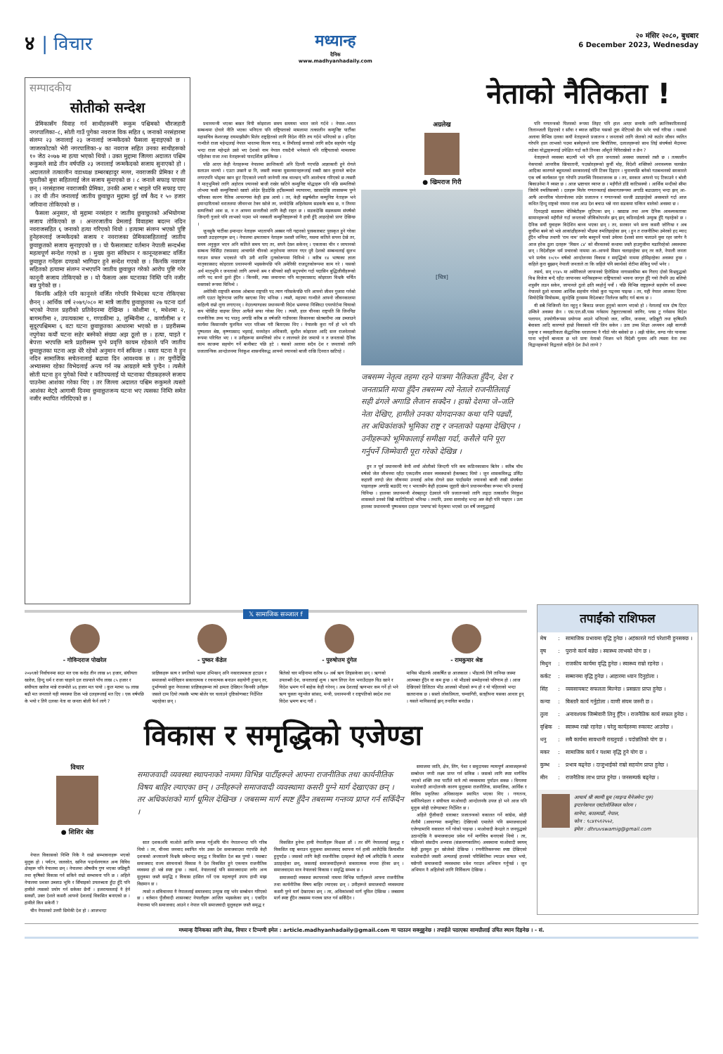४ | विचार
मध्यान्ह
दैनिक
www.madhyanhadaily.com
२० मंसिर २०८०, बुधबार
6 December 2023, Wednesday
सम्पादकीय
सोतीको सन्देश
प्रेमिकासँग विवाह गर्न साथीहरूसँगै रूकुम पश्चिमको चौरजहारी नगरपालिका–८, सोती गाउँ पुगेका नवराज विक सहित ६ जनाको नरसंहारमा संलग्न २३ जनालाई २३ जनालाई जन्मकैदको फैसला सुनाइएको छ । जाजरकोटको भेरी नगरपालिका–४ का नवराज सहित उनका साथीहरूको १० जेठ २०७७ मा हत्या भएको थियो । उक्त मुद्दामा जिल्ला अदालत पश्चिम रूकुमले साढे तीन वर्षपछि २३ जनालाई जन्मकैदको सजाय सुनाएको हो । अदालतले तत्कालीन वडाध्यक्ष डम्बरबहादुर मल्ल, नवराजकी प्रेमिका र ती युवतीको बुवा सहितलाई जेल सजाय सुनाएको छ । ८ जनाले सफाइ पाएका छन् । नरसंहारमा नवराजकी प्रेमिका, उनकी आमा र भाइले पनि सफाइ पाए । तर यी तीन जनालाई जातीय छुवाछुत मुद्दामा दुई वर्ष कैद र ५० हजार जरिवाना तोकिएको छ ।
फैसला अनुसार, यो मुद्दामा नरसंहार र जातीय छुवाछुतको अभियोगमा सजाय तोकिएको छ । अन्तरजातीय प्रेमलाई विवाहमा बदल्न नदिन नवराजसहित ६ जनाको हत्या गरिएको थियो । हत्यामा संलग्न भएको पुष्टि हुनेहरूलाई जन्मकैदको सजाय र नवराजका प्रेमिकासहितलाई जातीय छुवाछुतको सजाय सुनाइएको छ । यो फैसलाबाट वर्तमान नेपाली सन्दर्भमा महत्वपूर्ण सन्देश गएको छ । मुख्य कुरा संविधान र कानूनहरूबाट वर्जित छुवाछुत गर्नेहरू दण्डको भागिदार हुने सन्देश गएको छ । किनकि नवराज सहितको हत्यामा संलग्न नभएपनि जातीय छुवाछुत गरेको आरोप पुष्टि गरेर कानूनी सजाय तोकिएको छ । यो फैसला अरू घटनाका निम्ति पनि नजीर बन्न पुगेको छ ।
किनकि अहिले पनि कानूनले वर्जित गरेपनि विभेदका घटना रोकिएका छैनन् । आर्थिक वर्ष २०७९/०८० मा मात्रै जातीय छुवाछुतका २७ घटना दर्ता भएको नेपाल प्रहरीको प्रतिवेदनमा देखिन्छ । कोशीमा १, मधेशमा २, बागमतीमा २, उपत्यकामा १, गण्डकीमा ३, लुम्बिनीमा ८, कर्णालीमा ४ र सुदूरपश्चिममा ६ वटा घटना छुवाछुतका आधारमा भएको छ । प्रहरीसम्म नपुगेका कयौं घटना सहेर बस्नेको संख्या अझ ठूलो छ । हत्या, घाइते र बेपत्ता भएपछि मात्रै प्रहरीसम्म पुग्ने प्रवृत्ति कायम रहेकाले पनि जातीय छुवाछुतका घटना अझ धेरै रहेको अनुमान गर्न सकिन्छ । यस्ता घटना नै हुन नदिन सामाजिक सचेतनालाई बढावा दिन आवश्यक छ । तर युगौंदेखि अभ्यासमा रहेका विभेदलाई अन्त्य गर्न नम्र आग्रहले मात्रै पुग्दैन । त्यसैले सोती घटना हुन पुगेको थियो र कतिपयलाई यो घटनाका पीडकहरूले सजाय पाउनेमा आशंका गरेका थिए । तर जिल्ला अदालत पश्चिम रूकुमले त्यस्तो आशंका मेट्दै आगामी दिनमा छुवाछुतजन्य घटना भए त्यसका निम्ति समेत नजीर स्थापित गरिदिएको छ ।
नेताको नैतिकता !
प्रधानमन्त्री भएका बखत विपी कोइराला समय समयमा भारत जाने गर्दथे । नेपाल–भारत सम्बन्धमा दोधारे नीति भएका भनिएता पनि राष्ट्रियताको मामलामा तत्कालीन कम्युनिष्ट पार्टीका महासचिव केशरजङ्ग रायमाझीसँग मिलेर राष्ट्रहितको लागि विदेश नीति तय गर्दथे भनिएको छ । इन्दिरा गान्धीले राजा महेन्द्रलाई नेपाल भारतमा विलय गराउ, म तिमीलाई सत्ताको लागि सदैव सहयोग गर्दछु भन्दा राजा महेन्द्रले उसो भए देशको नाम नेपाल राख्दैनौ भनेकाले पनि राष्ट्रियताको मामलामा पहिलेका राजा तथा नेताहरूको पारदर्शिता झल्किन्छ ।
पछि आएर केही नेताहरूमा नेपालमा क्रान्तिकारी अनि दिल्ली गएपछि आज्ञाकारी हुने रोगले सताउन थाल्यो । एउटा उखानै छ नि, जसरी रुसका मुसलमानहरूलाई रक्सी खान कुरानले बन्देज लगाएपनि भोड्का खान छुट दिएकाले ज्यानै जानेगरी तान्न थाल्छन् भनि आलोचना गरिएको छ त्यसरी नै मातृभूमिको लागि अहोरात्र ज्यानको बाजी राखेर खटिने कम्युनिष्ट योद्धाहरू पनि पछि सम्पत्तिको लोभमा फसी कम्युनिष्टको खाष्टो ओढेर हिडदेखि हर्दीसम्मको व्यापारमा, खासादेखि लासासम्म पुग्ने चरित्रका कारण नैतिक आचरणमा केही ह्रास आयो । तर, केही सङ्घर्षशील कम्युनिष्ट नेताहरू भने इमान्दारिताको धरातलमा जीवनभर टेक्न खोजे तर, जन्मेदेखि अहिलेसम्म सडककै बास छ, न तिनमा सम्पत्तिको आश छ, न त आफ्ना सन्ततीको लागि केही राहत छ । सडकदेखि सडकसम्म संघर्षको जिन्दगी गुजारे पनि लाभको पदमा भने नक्कली कम्युनिष्टहरूको नै हावी हुँदै आइरहेको प्रायः देखिन्छ ।
जुनसुकै पार्टीका इमान्दार नेताहरू भएतापनि अक्सर गरी गद्दारको पुरस्कारबाट पुरस्कृत हुने गरेका प्रशस्तै उदाहरणहरू छन् । नेपालमा क्षमतावान नेताहरू प्रशस्तै जन्मिए, यसमा कतिले सपना देखे तर, समय अनुकूल भएन अनि कतिले समय पाए तर, सपनै देख्न सकेनन् । एकताका चीन र जापानको सम्बन्ध चिसिँदा टंकप्रसाद आचार्यले चीनको अनुरोधमा जापान गएर दुवै देशको सम्बन्धलाई सुलभ गराउन सफल भएकाले पनि उनी शान्ति दुतकोरूपमा चिनिन्थे । करिब १४ भाषाका ज्ञाता मातृकाप्रसाद कोइराला प्रधानमन्त्री भइसकेपछि पनि अमेरिकी राजदूतकोरूपमा काम गरे । यसको अर्थ मातृभूमि र जनताको लागि आफ्नो श्रम र सीपको सही सदुपयोग गर्दा पदासिन बुद्धिजीवीहरूको लागि पद सानो ठूलो हुँदैन । किनकी, त्यस जमानामा पनि मातृकाप्रसाद कोइराला विश्वकै चर्चित वक्ताको रूपमा चिनिन्थे ।
अमेरिकी राष्ट्रपति बाराक ओबामा राष्ट्रपति पद त्याग गरिसकेपछि पनि आफ्नो जीवन गुजारा गर्नको लागि एउटा रेष्टुरेण्टमा जागिर खाएका थिए भनिन्छ । त्यस्तै, महात्मा गान्धीले आफ्नो जीवनकालमा कहिल्यै राम्रो लुगा लगाएनन् । नेदरल्याण्डका प्रधानमन्त्री विदेश भ्रमणमा निस्किदा एयरपोर्टमा चियाको कप पोखिँदा वाइपर लिएर आफैंले सफा गरेका थिए । त्यस्तै, हाल चीनका राष्ट्रपति सि जिनपिङ राजनीतिक उच्च पद पाउनु अगाडि करिब छ वर्षजति गाउँघरका किसानका खेतबारीमा अन्न उब्जाउने कार्यमा किसानसँग घुलमिल भएर परिश्रम गरी बिताएका थिए । नेपालकै कुरा गर्ने हो भने पनि पुष्पलाल श्रेष्ठ, कृष्णप्रसाद भट्टराई, मनमोहन अधिकारी, सुशील कोइराला आदि सन्त राजनेताको रूपमा परिचित भए । न उनीहरूमा सम्पत्तिको लोभ र लालचले डेरा जमायो न त जनताको दैनिक काम काजमा सहयोग गर्ने बानीबाट पछि हटे । यसको अलावा सदैव देश र जनताको लागि प्रजातान्त्रिक आन्दोलनमा निरंकुश शासनविरुद्ध आफ्नो ज्यानको बाजी राखि दिनरात खटिरहे ।
अग्रलेख
● खिमराज गिरी
[चित्र]
जबसम्म नेतृत्व तहमा रहने पात्रमा नैतिकता हुँदैन, देश र जनताप्रति माया हुँदैन तबसम्म त्यो नेताले राजनीतिलाई सही ढंगले अगाडि लैजान सक्दैन । हाम्रो देशमा जे–जति नेता देखिए, हामीले उनका योगदानका कथा पनि पढ्यौं, तर अधिकांशको भूमिका राष्ट्र र जनताको पक्षमा देखिएन । उनीहरूको भूमिकालाई समीक्षा गर्दा, कसैले पनि पूरा गर्नुपर्ने जिम्मेवारी पूरा गरेको देखिन्न ।
हुन त पूर्व प्रधानमन्त्री केपी शर्मा ओलीको जिन्दगी पनि कम कठिनकासाथ बितेन । करिब चौध वर्षको जेल जीवनमा रहँदा एकदलीय शासन व्यवस्थाको हैकमबाद थियो । जुन शासकविरुद्ध उत्रिँदा कहाली लाग्दो जेल जीवनमा उनलाई अनेक रोगले ग्रस्त पार्दासमेत ज्यानको बाजी राखी संघर्षका पाइलाहरू अगाडि बढाउँदै गए र भारतसँग केही हदसम्म जुहारी खेल्ने प्रधानमन्त्रीका रूपमा पनि उनलाई चिनिन्छ । हालका प्रधानमन्त्री शेरबहादुर देउवाले पनि प्रजातन्त्रको लागि लड्दा तत्कालीन निरंकुश शासकले उनको जिब्रै काटिदिएको भनिन्छ । तथापि, उनमा सत्तामोह भन्दा अरु केही पनि पाइएन । उता हालका प्रधानमन्त्री पुष्पकमल दाहाल 'प्रचण्ड'को नेतृत्वमा भएको दश वर्षे जनयुद्धलाई
पनि गणतन्त्रको पिलरको रूपमा लिइए पनि हाल आएर सत्ताकै लागि क्रान्तिकारितालाई तिलाञ्जली दिइएको र साँवा र ब्याज खाँदैमा यसको तुक मेटिएको छैन भनेर चर्चा गरिन्छ । यसको अलावा विभिन्न दलका कयौं नेताहरूले प्रजातन्त्र र जनताको लागि जेलको त्यो कठोर जीवन व्यतित गरेपनि हाल लाभको पदमा बस्नेहरूले प्रायः बिचौलिया, दलालहरूको साथ लिई संघर्षको मैदानमा लडेका योद्धाहरूलाई उपेक्षित गर्दा कतै तिनका आँशुले पिरिराखेको त छैन ?
नेताहरूले व्यवस्था बदल्यौं भने पनि हाल जनताको अवस्था जस्ताको तस्तै छ । तत्कालीन नेकपाको आन्तरिक खिचातानी, पदखोरहरूको कुर्ची मोह, विदेशी शक्तिको अनावश्यक चलखेल आदिका कारणले बहुमतको सरकारलाई पनि टिक्न दिइएन । चुनावपछि बनेको गठबन्धनको सरकारले एक वर्ष कार्यकाल पुरा गरेपनि उपलब्धि निराशाजनक छ । तर, सरकार आफ्नो पद टिकाउने र बोली बिकाउनेमा नै व्यस्त छ । आज भ्रष्टाचार व्याप्त छ । महँगीले डाँडै काटिसक्यो । आर्थिक मन्दीको सीमा जिरोमै रुमलिसक्यो । दलहरू मिलेर गणतन्त्रलाई संस्थागतरूपमा अगाडि बढाउलान् भन्दा झन् आ–आफैं आन्तरिक पोलापोलमा लडेर प्रजातन्त्र र गणतन्त्रको धज्जी उडाइरहेको अवस्थाले गर्दा आज कथित हिन्दु राष्ट्रको नाममा राजा आउ देश बचाउ भन्ने नारा सडकमा घन्किन थालेको अवस्था छ ।
दिनदहाडै सडकमा चेलिबेटीहरू लुटिएका छन् । खाद्यान्न तथा अन्य दैनिक आवश्यकताका सामानहरूको महँगीले गर्दा जनताको जीविकोपार्जन झन् झन् कठिनाईतर्फ उन्मुख हुँदै गइरहेको छ । दैनिक सयौं युवाहरू विदेशिन बाध्य भएका छन् । तर, सरकार भने सत्ता कसरी जोगिन्छ र अब कुर्चीमा बस्ने को भन्ने आकांक्षीहरूको भीडमा रुमलिइरहेका छन् । हुन त राजनीतिमा उमेरको हद म्याद हुँदैन भनिन्छ तथापी 'राम नाम' जपेर बस्नुपर्ने पाको उमेरमा देशको सत्ता चलाउने युवा रहर जागेर नै आज हरेक ठूला दलहरू 'मिसन ८४' को वीरवलको कथामा जस्तै हाउगुजीमा मडारिरहेको अवस्थामा छन् । विदेशीहरू धर्म प्रचारको नाममा आ–आफ्नो मिसन चलाइरहेका छन् तर कतै, नेपाली जनता भने प्रत्येक १०/१० वर्षको आन्दोलनमा विकास र समृद्धिको नाममा होमिइरहेका अवस्था हुन्छ । कहिले कुरा बुझ्छन् नेपाली जनताले ता कि जहिले पनि स्वार्थको रोटीमा सेकिनु पर्यो भनेर ।
तसर्थ, सन् १९४५ मा अमेरिकाले जापानको हिरोसिमा नागासाकीमा बम गिराए दोस्रो विश्वयुद्धको विश्व विजेता बन्दै रहँदा जापानका मानिसहरूमा राष्ट्रियताको भावना जागृत हुँदै गयो तैपनि उग्र बलियो शत्रुसँग लडन सकेन, जापानले ठूलो क्षति व्यहोर्नु पर्यो । पछि विभिन्न राष्ट्रहरूले सहयोग गर्ने क्रममा नेपालले ठूलो मात्रामा आर्थिक सहयोग गरेको कुरा पढ्नमा पाइन्छ । तर, यही नेपाल आजका दिनमा सियोदेखि मियोसम्म, सुनदेखि नुनसम्म विदेशबाट निर्लज्ज खरिद गर्न बाध्य छ ।
यी सबै भिजिनरी नेता नहुनु र बिकाउ जनता हुनुको कारण भएको हो । नेतालाई मात्र दोष दिएर उम्किने अवस्था छैन । एस.एल.सी.पास गर्नसाथ टेबुलटल्काको जागिर, प्लस टु गर्नसाथ विदेश पलायन, उपयोगीरूपमा प्रयोगमा आउने भनिएको जल, जमिन, जनावर, जडिबुटी तथा कृषिप्रति बेवास्ता आदि कारणले हाम्रो विकासले गति लिन सकेन । उता उच्च शिक्षा अध्ययन अझै कागजी प्रकृया र व्यवहारिकता सैद्धान्तिक धरातलमा नै गाँठो परेर बसेको छ । अझै घोकेर, कण्ठ गरेर पानाका पाना भर्नुपर्ने बाध्यता छ भने प्रायः नेताको भिजन भने विदेशी गुलाम अनि त्यस्ता नेता तथा विद्वानहरूको विद्वताले कहिले देश उँभो लाग्ने ?
𝕏 सामाजिक सञ्जाल f
- गोविन्दराज पोखरेल
२०७९को निर्वाचनमा सदर मत एक करोड तीन लाख ७९ हजार, संघीयता खारेज, हिन्दु धर्म र राजा चाहाने दल राप्रपाले पाँच लाख ८५ हजार र संघीयता खारेज मान्ने राजमोले ४६ हजार मत पायो । कुल मतमा ९७ लाख बढी मत जनताले यही व्यवस्था ठिक भन्ने दलहरूलाई मत दिए । एक वर्षपछि के भयो र तिनै दलका नेता वा जनता बोली फेर्न लागे ?
- पुष्कर कँडेल
प्राज्ञिकहरू सत्य र प्रगतिको पक्षमा उभिन्छन् अनि नकारात्मकता हटाउन र समाजको मनोविज्ञान सकारात्मक र रचनात्मक बनाउन सहयोगी हुन्छन् तर, दुर्भाग्यको कुरा नेपालका प्राज्ञिकहरूमा त्यो क्षमता देखिएन किनकी उनीहरू जसले दाम दियो त्यसकै भाषा बोलेर घर चलाउने दृष्टिकोणबाट निर्देशित भइरहेका छन् ।
- पुरुषोत्तम दुंगेल
बितेको चार महिनामा करिब ६० अर्ब ऋण लिइसकेका छन् । ऋणको उपलब्धी देश, जनतालाई शून्य । ऋण लिएर नेता भनाउँदाहरु घिउ खाने र विदेश भ्रमण गर्ने बाहेक केही गरेनन् । अब देशलाई ऋणभार कम गर्ने हो भने ऋण चुक्ता नहुन्जेल सांसद, मन्त्री, प्रधानमन्त्री र राष्ट्रपतिको स्वदेश तथा विदेश भ्रमण बन्द गरौं ।
- रामकुमार श्रेष्ठ
मानिस भीडतर्फ आकर्षित छ आजकाल । भीडतर्फ तिनै तानिन्छ जस्मा आत्मबल हुँदैन वा कम हुन्छ । यो भीडको सम्मोहनको परिणाम हो । आज देखिएको डिजिटल भीड आजको भीडको रूप हो र यो पहिलाको भन्दा खतरानाक छ । सस्तो लोकप्रियता, चम्चागिरी, सतहीपना यसका आधार हुन् । यसले मानिसलाई झन् तनावित बनाउँछ ।
विकास र समृद्धिको एजेण्डा
विचार
● शिशिर श्रेष्ठ
नेपाल विकासको निम्ति निकै नै राम्रो सम्भावनाहरू भएको मुलुक हो । पर्यटन, जलस्रोत, खनिज पदार्थलगायत अन्य विविध क्षेत्रहरू पनि नेपालमा छन् । नेपालमा औषधीय गुण भएका जडिबुटी तथा कृषिको विकास गर्न सकिने राम्रो सम्भावना पनि छ । अहिले नेपालमा प्रशस्त उब्जाउ भूमि र सिँचाइको उपलब्धता हुँदा हुँदै पनि हामीले त्यसको प्रयोग गर्न सकेका छैनौं । इजरायललाई नै हेर्न सक्छौं, उक्त देशले कसरी आफ्नो देशलाई विकसित बनाएको छ । हामीले किन सकेनौं ?
चीन नेपालको उत्तरी छिमेकी देश हो । आजभन्दा
समाजवादी व्यवस्था स्थापनाको नाममा विभिन्न पार्टीहरूले आफ्ना राजनीतिक तथा कार्यनीतिक विषय बाहिर ल्याएका छन् । उनीहरूले समाजवादी व्यवस्थामा कसरी पुग्ने मार्ग देखाएका छन् । तर अधिकांशको मार्ग धूमिल देखिन्छ । जबसम्म मार्ग स्पष्ट हुँदैन तबसम्म गन्तव्य प्राप्त गर्न सकिँदैन ।
सात दशकअघि माओले क्रान्ति सम्पन्न गर्नुअघि चीन नेपालभन्दा पनि गरिब थियो । तर, चीनमा जनवाद स्थापित गरेर उक्त देश समाजवादमा गएपछि केही दशकको अन्तरालमै विश्वकै सबैभन्दा समृद्ध र विकसित देश बन्न पुग्यो । यसबाट समाजवाद राज्य संरचनाको विकास नै देश विकसित हुने एकमात्र राजनीतिक व्यवस्था हो भन्ने स्पष्ट हुन्छ । तसर्थ, नेपाललाई पनि समाजवादमा लगेर अन्य मुलुकमा जस्तै समृद्धि र विकास हासिल गर्ने एक महत्वपूर्ण उपाय हामी माझ विद्यमान छ ।
त्यसो त संविधानमा नै नेपाललाई समाजवाद उन्मुख राष्ट्र भनेर सम्बोधन गरिएको छ । वर्तमान पुँजीवादी शासनबाट नेपालीहरू आजित भइसकेका छन् । एकदिन नेपालमा पनि समाजवाद आउने र नेपाल पनि समाजवादी मुलुकहरू जस्तै समृद्ध र
विकसित हुनेमा हामी नेपालीहरू विश्वस्त छौं । तर सँगै नेपाललाई समृद्ध र विकसित राष्ट्र बनाउन मुलुकमा समाजवाद स्थापना गर्न हामी आजैदेखि क्रियाशील हुनुपर्दछ । जसको लागि केही राजनीतिक दलहरूले केही वर्ष अघिदेखि नै आवाज उठाइरहेका छन्, जसलाई समाजवादीहरूले सकारात्मक रुपमा हेरेका छन् । समाजवादमा मात्र नेपालको विकास र समृद्धि सम्भव छ ।
समाजवादी व्यवस्था स्थापनाको नाममा विभिन्न पार्टीहरूले आफ्ना राजनीतिक तथा कार्यनीतिक विषय बाहिर ल्याएका छन् । उनीहरूले समाजवादी व्यवस्थामा कसरी पुग्ने मार्ग देखाएका छन् । तर, अधिकांशको मार्ग धूमिल देखिन्छ । जबसम्म मार्ग स्पष्ट हुँदैन तबसम्म गन्तव्य प्राप्त गर्न सकिँदैन ।
समाजमा जाति, क्षेत्र, लिंग, पेशा र समुदायका न्यायपूर्ण आवाजहरूको सम्बोधन नगरी लक्ष्य प्राप्त गर्न सकिन्न । जसको लागि स्पष्ट मार्गचित्र भएको शक्ति तथा पार्टीले मात्रै त्यो व्यवस्थामा पुर्याउन सक्छ । विगतमा माओवादी आन्दोलनकै कारण मुलुकमा राजनीतिक, सामाजिक, आर्थिक र विविध प्रकृतिका अधिकारहरू स्थापित भएका थिए । गणतन्त्र, धर्मनिरपेक्षता र संघीयता माओवादी आन्दोलनकै उपज हो भने आज पनि मुलुक सोही एजेण्डाबाट निर्देशित छ ।
अहिले पुँजीवादी धाराबाट प्रजातन्त्रको वकालत गर्ने कांग्रेस, सोही शैलीमै (आवरणमा कम्युनिष्ट) देखिएको एमालेले पनि समाजवादको एजेण्डामाथि वकालत गर्ने गरेको पाइन्छ । माओवादी केन्द्रले त जनयुद्धको उठानदेखि नै समाजवादमा प्रवेश गर्ने मार्गचित्र बनाएको थियो । तर, पछिल्लो संसदीय अभ्यास (संक्रमणकालिन) अवस्थामा माओवादी स्वयम् केही डुलमुल हुन खोजेको देखिन्छ । रणनीतिकरुपमा स्पष्ट देखिएको माओवादीले जसरी अन्यलाई हालको परिस्थितिमा ल्याउन सफल भयो, यसैगरी समाजवादी व्यवस्थामा प्रवेश गराउन अभियान गर्नुपर्छ । जुन अभियान नै अहिलेको लागि निर्विकल्प देखिन्छ ।
तपाईंको राशिफल
| मेष | : | सामाजिक प्रभावमा वृद्धि हुनेछ । अहंकारले गर्दा परेशानी हुनसक्छ । |
| वृष | : | पुरानो कार्य बन्नेछ । स्वास्थ्य लाभको योग छ । |
| मिथुन | : | राजकीय कार्यमा वृद्धि हुनेछ । स्वास्थ्य राम्रो रहनेछ । |
| कर्कट | : | सम्मानमा वृद्धि हुनेछ । आहारमा ध्यान दिनुहोला । |
| सिंह | : | व्यवसायबाट सफलता मिल्नेछ । प्रसन्नता प्राप्त हुनेछ । |
| कन्या | : | बिस्तारै कार्य गर्नुहोला । वाणी संयम जरुरी छ । |
| तुला | : | अनावश्यक जिम्मेवारी लिनु हुँदैन । राजनैतिक कार्य सफल हुनेछ । |
| वृश्चिक | : | स्वास्थ्य राम्रो रहनेछ । घरेलु कार्यहरुमा रुकावट आउनेछ । |
| धनु | : | सबै कार्यमा सावधानी राख्नुपर्छ । पदोन्नतिको योग छ । |
| मकर | : | सामाजिक कार्य र यशमा वृद्धि हुने योग छ । |
| कुम्भ | : | प्रभाव बढ्नेछ । दाजुभाईको राम्रो सहयोग प्राप्त हुनेछ । |
| मीन | : | राजनैतिक लाभ प्राप्त हुनेछ । जनसम्पर्क बढ्नेछ । |
आचार्य श्री स्वामी ध्रुव (माइन्ड मैनेजमेन्ट गुरु)
इन्टरनेशनल एस्टोलोजिकल फोरम ।
सानेपा, काठमाडौं, नेपाल,
फोन : ९८४१५९२५५२,
इमेल : dhruvswamig@gmail.com
मध्यान्ह दैनिकका लागि लेख, विचार र टिप्पणी इमेल : article.madhyanhadaily@gmail.com मा पठाउन सक्नुहुनेछ । तपाईंले पठाएका सामग्रीलाई उचित स्थान दिइनेछ । - सं.